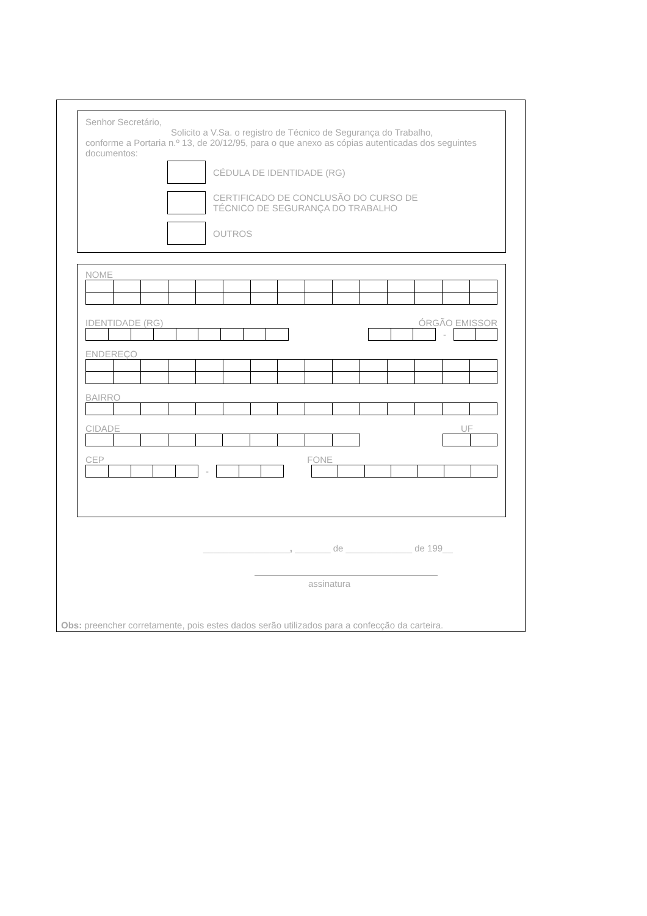Senhor Secretário,
Solicito a V.Sa. o registro de Técnico de Segurança do Trabalho,
conforme a Portaria n.º 13, de 20/12/95, para o que anexo as cópias autenticadas dos seguintes documentos:
CÉDULA DE IDENTIDADE (RG)
CERTIFICADO DE CONCLUSÃO DO CURSO DE
TÉCNICO DE SEGURANÇA DO TRABALHO
OUTROS
NOME
IDENTIDADE (RG) ÓRGÃO EMISSOR
-
ENDEREÇO
BAIRRO
CIDADE UF
CEP FONE
-
_________________, _______ de _____________ de 199__
assinatura
Obs: preencher corretamente, pois estes dados serão utilizados para a confecção da carteira.